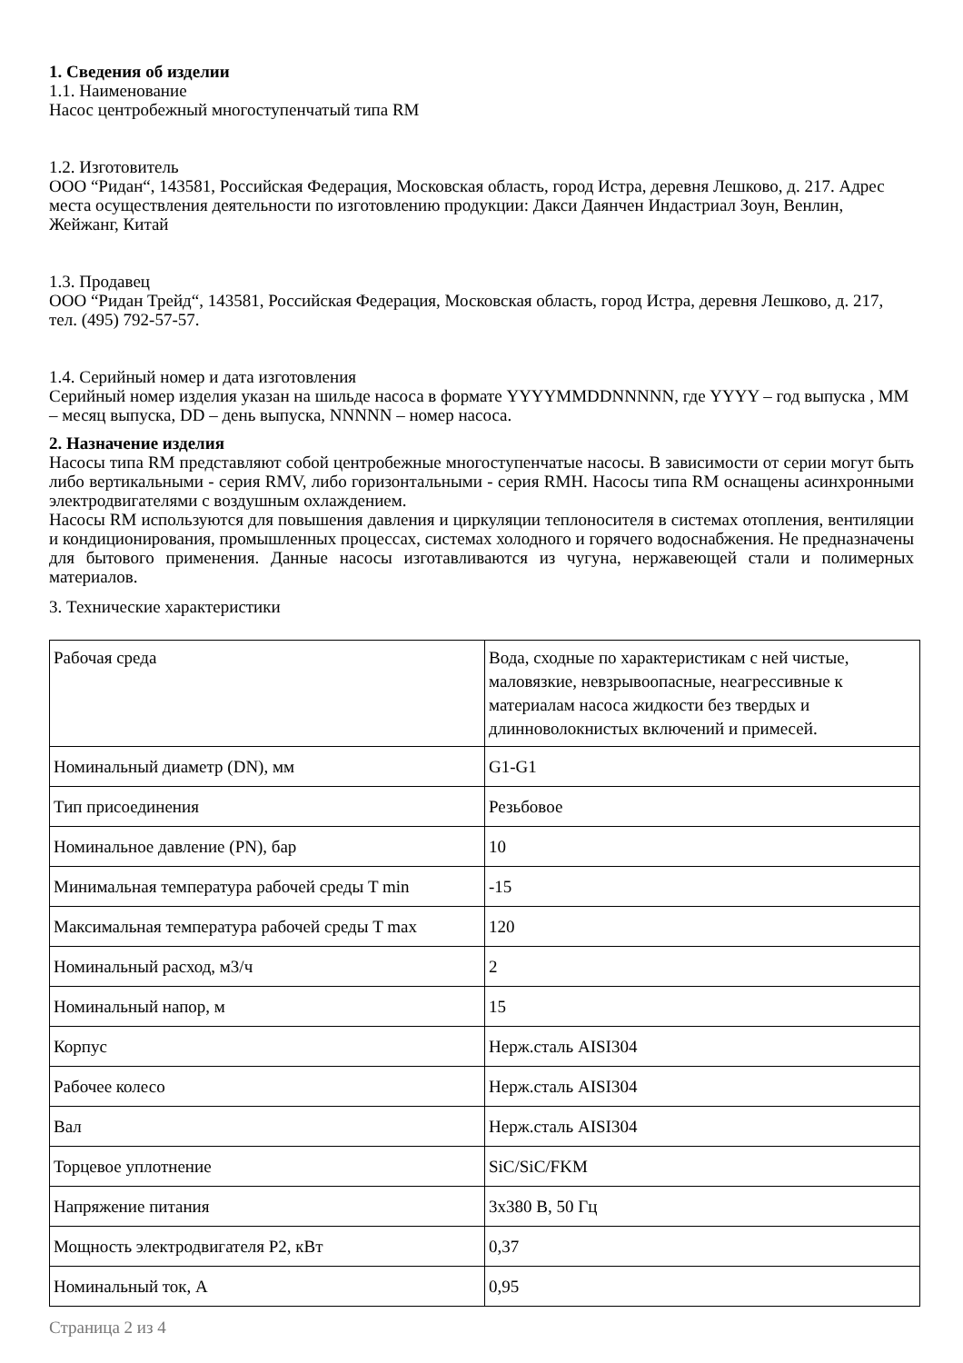1. Сведения об изделии
1.1. Наименование
Насос центробежный многоступенчатый типа RM
1.2. Изготовитель
ООО “Ридан“, 143581, Российская Федерация, Московская область, город Истра, деревня Лешково, д. 217. Адрес места осуществления деятельности по изготовлению продукции: Дакси Даянчен Индастриал Зоун, Венлин, Жейжанг, Китай
1.3. Продавец
ООО “Ридан Трейд“, 143581, Российская Федерация, Московская область, город Истра, деревня Лешково, д. 217, тел. (495) 792-57-57.
1.4. Серийный номер и дата изготовления
Серийный номер изделия указан на шильде насоса в формате YYYYMMDDNNNNN, где YYYY – год выпуска , MM – месяц выпуска, DD – день выпуска, NNNNN – номер насоса.
2. Назначение изделия
Насосы типа RM представляют собой центробежные многоступенчатые насосы. В зависимости от серии могут быть либо вертикальными - серия RMV, либо горизонтальными - серия RMH. Насосы типа RM оснащены асинхронными электродвигателями с воздушным охлаждением.
Насосы RM используются для повышения давления и циркуляции теплоносителя в системах отопления, вентиляции и кондиционирования, промышленных процессах, системах холодного и горячего водоснабжения. Не предназначены для бытового применения. Данные насосы изготавливаются из чугуна, нержавеющей стали и полимерных материалов.
3. Технические характеристики
| Рабочая среда | Вода, сходные по характеристикам с ней чистые, маловязкие, невзрывоопасные, неагрессивные к материалам насоса жидкости без твердых и длинноволокнистых включений и примесей. |
| Номинальный диаметр (DN), мм | G1-G1 |
| Тип присоединения | Резьбовое |
| Номинальное давление (PN), бар | 10 |
| Минимальная температура рабочей среды T min | -15 |
| Максимальная температура рабочей среды T max | 120 |
| Номинальный расход, м3/ч | 2 |
| Номинальный напор, м | 15 |
| Корпус | Нерж.сталь AISI304 |
| Рабочее колесо | Нерж.сталь AISI304 |
| Вал | Нерж.сталь AISI304 |
| Торцевое уплотнение | SiC/SiC/FKM |
| Напряжение питания | 3x380 В, 50 Гц |
| Мощность электродвигателя P2, кВт | 0,37 |
| Номинальный ток, А | 0,95 |
Страница 2 из 4